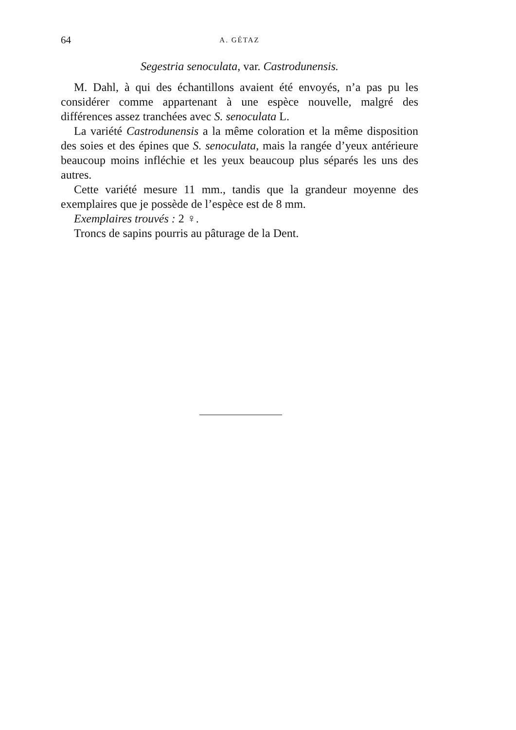64 A. GÉTAZ
Segestria senoculata, var. Castrodunensis.
M. Dahl, à qui des échantillons avaient été envoyés, n’a pas pu les considérer comme appartenant à une espèce nouvelle, malgré des différences assez tranchées avec S. senoculata L.
La variété Castrodunensis a la même coloration et la même disposition des soies et des épines que S. senoculata, mais la rangée d’yeux antérieure beaucoup moins infléchie et les yeux beaucoup plus séparés les uns des autres.
Cette variété mesure 11 mm., tandis que la grandeur moyenne des exemplaires que je possède de l’espèce est de 8 mm.
Exemplaires trouvés : 2 ♀.
Troncs de sapins pourris au pâturage de la Dent.